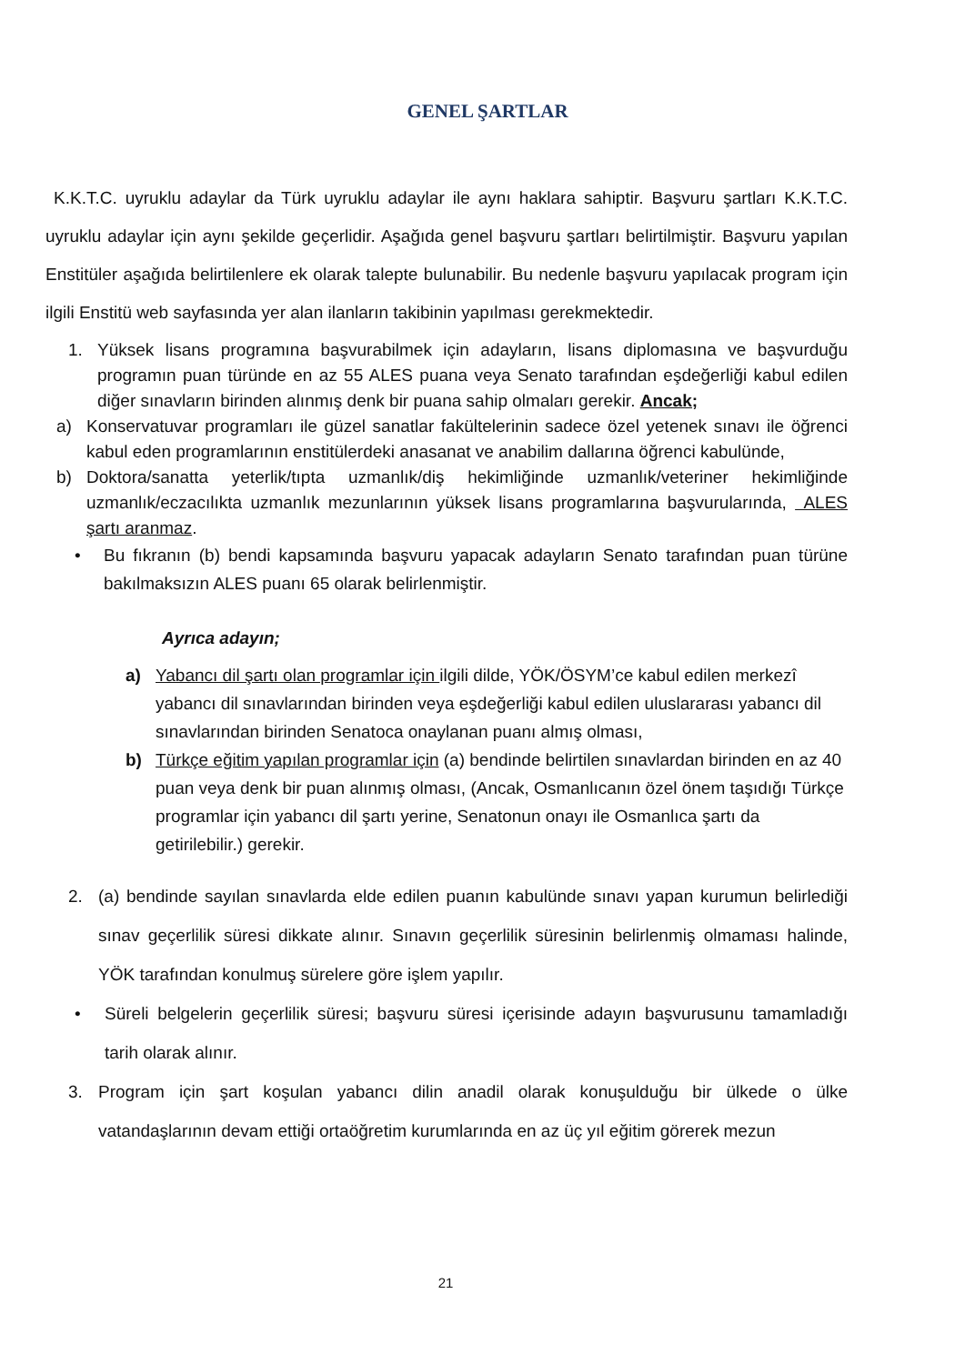GENEL ŞARTLAR
K.K.T.C. uyruklu adaylar da Türk uyruklu adaylar ile aynı haklara sahiptir. Başvuru şartları K.K.T.C. uyruklu adaylar için aynı şekilde geçerlidir. Aşağıda genel başvuru şartları belirtilmiştir. Başvuru yapılan Enstitüler aşağıda belirtilenlere ek olarak talepte bulunabilir. Bu nedenle başvuru yapılacak program için ilgili Enstitü web sayfasında yer alan ilanların takibinin yapılması gerekmektedir.
1. Yüksek lisans programına başvurabilmek için adayların, lisans diplomasına ve başvurduğu programın puan türünde en az 55 ALES puana veya Senato tarafından eşdeğerliği kabul edilen diğer sınavların birinden alınmış denk bir puana sahip olmaları gerekir. Ancak;
a) Konservatuvar programları ile güzel sanatlar fakültelerinin sadece özel yetenek sınavı ile öğrenci kabul eden programlarının enstitülerdeki anasanat ve anabilim dallarına öğrenci kabulünde,
b) Doktora/sanatta yeterlik/tıpta uzmanlık/diş hekimliğinde uzmanlık/veteriner hekimliğinde uzmanlık/eczacılıkta uzmanlık mezunlarının yüksek lisans programlarına başvurularında, ALES şartı aranmaz.
• Bu fıkranın (b) bendi kapsamında başvuru yapacak adayların Senato tarafından puan türüne bakılmaksızın ALES puanı 65 olarak belirlenmiştir.
Ayrıca adayın;
a) Yabancı dil şartı olan programlar için ilgili dilde, YÖK/ÖSYM’ce kabul edilen merkezî yabancı dil sınavlarından birinden veya eşdeğerliği kabul edilen uluslararası yabancı dil sınavlarından birinden Senatoca onaylanan puanı almış olması,
b) Türkçe eğitim yapılan programlar için (a) bendinde belirtilen sınavlardan birinden en az 40 puan veya denk bir puan alınmış olması, (Ancak, Osmanlıcanın özel önem taşıdığı Türkçe programlar için yabancı dil şartı yerine, Senatonun onayı ile Osmanlıca şartı da getirilebilir.) gerekir.
2. (a) bendinde sayılan sınavlarda elde edilen puanın kabulünde sınavı yapan kurumun belirlediği sınav geçerlilik süresi dikkate alınır. Sınavın geçerlilik süresinin belirlenmiş olmaması halinde, YÖK tarafından konulmuş sürelere göre işlem yapılır.
• Süreli belgelerin geçerlilik süresi; başvuru süresi içerisinde adayın başvurusunu tamamladığı tarih olarak alınır.
3. Program için şart koşulan yabancı dilin anadil olarak konuşulduğu bir ülkede o ülke vatandaşlarının devam ettiği ortaöğretim kurumlarında en az üç yıl eğitim görerek mezun
21